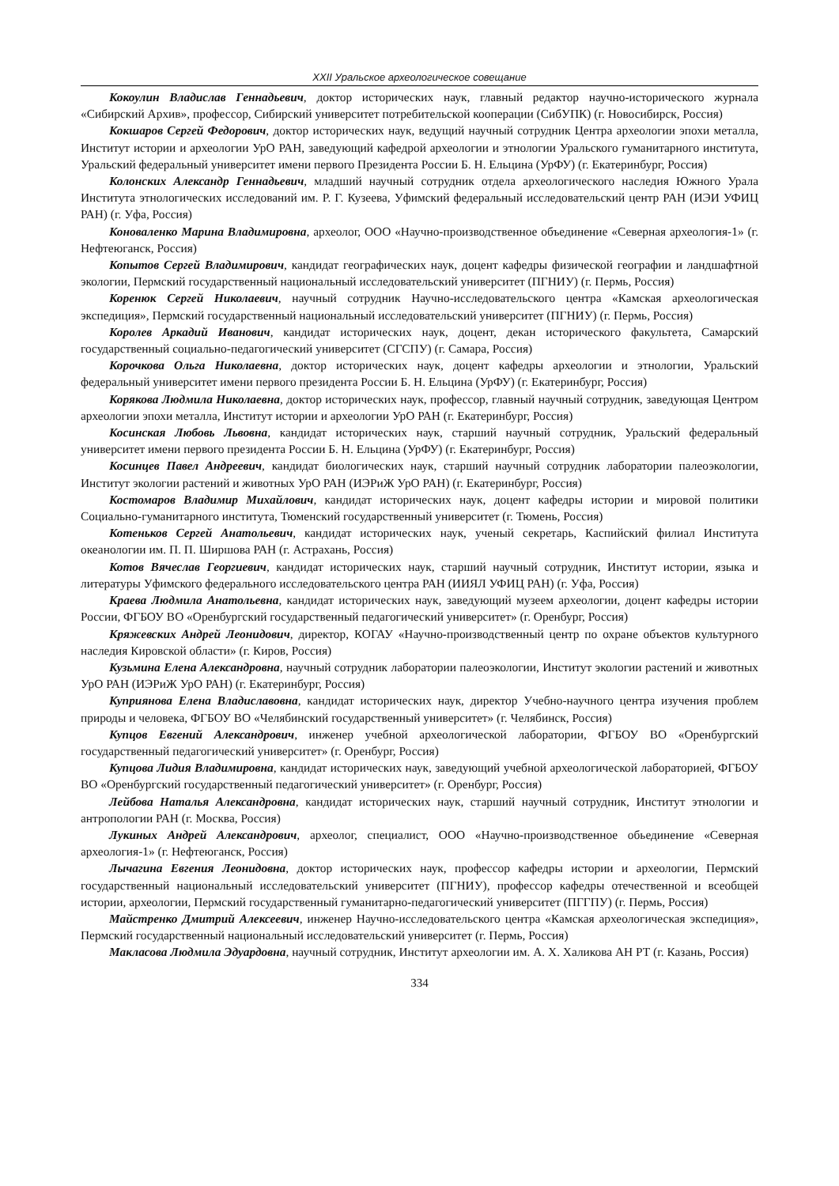XXII Уральское археологическое совещание
Кокоулин Владислав Геннадьевич, доктор исторических наук, главный редактор научно-исторического журнала «Сибирский Архив», профессор, Сибирский университет потребительской кооперации (СибУПК) (г. Новосибирск, Россия)
Кокшаров Сергей Федорович, доктор исторических наук, ведущий научный сотрудник Центра археологии эпохи металла, Институт истории и археологии УрО РАН, заведующий кафедрой археологии и этнологии Уральского гуманитарного института, Уральский федеральный университет имени первого Президента России Б. Н. Ельцина (УрФУ) (г. Екатеринбург, Россия)
Колонских Александр Геннадьевич, младший научный сотрудник отдела археологического наследия Южного Урала Института этнологических исследований им. Р. Г. Кузеева, Уфимский федеральный исследовательский центр РАН (ИЭИ УФИЦ РАН) (г. Уфа, Россия)
Коноваленко Марина Владимировна, археолог, ООО «Научно-производственное объединение «Северная археология-1» (г. Нефтеюганск, Россия)
Копытов Сергей Владимирович, кандидат географических наук, доцент кафедры физической географии и ландшафтной экологии, Пермский государственный национальный исследовательский университет (ПГНИУ) (г. Пермь, Россия)
Коренюк Сергей Николаевич, научный сотрудник Научно-исследовательского центра «Камская археологическая экспедиция», Пермский государственный национальный исследовательский университет (ПГНИУ) (г. Пермь, Россия)
Королев Аркадий Иванович, кандидат исторических наук, доцент, декан исторического факультета, Самарский государственный социально-педагогический университет (СГСПУ) (г. Самара, Россия)
Корочкова Ольга Николаевна, доктор исторических наук, доцент кафедры археологии и этнологии, Уральский федеральный университет имени первого президента России Б. Н. Ельцина (УрФУ) (г. Екатеринбург, Россия)
Корякова Людмила Николаевна, доктор исторических наук, профессор, главный научный сотрудник, заведующая Центром археологии эпохи металла, Институт истории и археологии УрО РАН (г. Екатеринбург, Россия)
Косинская Любовь Львовна, кандидат исторических наук, старший научный сотрудник, Уральский федеральный университет имени первого президента России Б. Н. Ельцина (УрФУ) (г. Екатеринбург, Россия)
Косинцев Павел Андреевич, кандидат биологических наук, старший научный сотрудник лаборатории палеоэкологии, Институт экологии растений и животных УрО РАН (ИЭРиЖ УрО РАН) (г. Екатеринбург, Россия)
Костомаров Владимир Михайлович, кандидат исторических наук, доцент кафедры истории и мировой политики Социально-гуманитарного института, Тюменский государственный университет (г. Тюмень, Россия)
Котеньков Сергей Анатольевич, кандидат исторических наук, ученый секретарь, Каспийский филиал Института океанологии им. П. П. Ширшова РАН (г. Астрахань, Россия)
Котов Вячеслав Георгиевич, кандидат исторических наук, старший научный сотрудник, Институт истории, языка и литературы Уфимского федерального исследовательского центра РАН (ИИЯЛ УФИЦ РАН) (г. Уфа, Россия)
Краева Людмила Анатольевна, кандидат исторических наук, заведующий музеем археологии, доцент кафедры истории России, ФГБОУ ВО «Оренбургский государственный педагогический университет» (г. Оренбург, Россия)
Кряжевских Андрей Леонидович, директор, КОГАУ «Научно-производственный центр по охране объектов культурного наследия Кировской области» (г. Киров, Россия)
Кузьмина Елена Александровна, научный сотрудник лаборатории палеоэкологии, Институт экологии растений и животных УрО РАН (ИЭРиЖ УрО РАН) (г. Екатеринбург, Россия)
Куприянова Елена Владиславовна, кандидат исторических наук, директор Учебно-научного центра изучения проблем природы и человека, ФГБОУ ВО «Челябинский государственный университет» (г. Челябинск, Россия)
Купцов Евгений Александрович, инженер учебной археологической лаборатории, ФГБОУ ВО «Оренбургский государственный педагогический университет» (г. Оренбург, Россия)
Купцова Лидия Владимировна, кандидат исторических наук, заведующий учебной археологической лабораторией, ФГБОУ ВО «Оренбургский государственный педагогический университет» (г. Оренбург, Россия)
Лейбова Наталья Александровна, кандидат исторических наук, старший научный сотрудник, Институт этнологии и антропологии РАН (г. Москва, Россия)
Лукиных Андрей Александрович, археолог, специалист, ООО «Научно-производственное обьединение «Северная археология-1» (г. Нефтеюганск, Россия)
Лычагина Евгения Леонидовна, доктор исторических наук, профессор кафедры истории и археологии, Пермский государственный национальный исследовательский университет (ПГНИУ), профессор кафедры отечественной и всеобщей истории, археологии, Пермский государственный гуманитарно-педагогический университет (ПГГПУ) (г. Пермь, Россия)
Майстренко Дмитрий Алексеевич, инженер Научно-исследовательского центра «Камская археологическая экспедиция», Пермский государственный национальный исследовательский университет (г. Пермь, Россия)
Макласова Людмила Эдуардовна, научный сотрудник, Институт археологии им. А. Х. Халикова АН РТ (г. Казань, Россия)
334